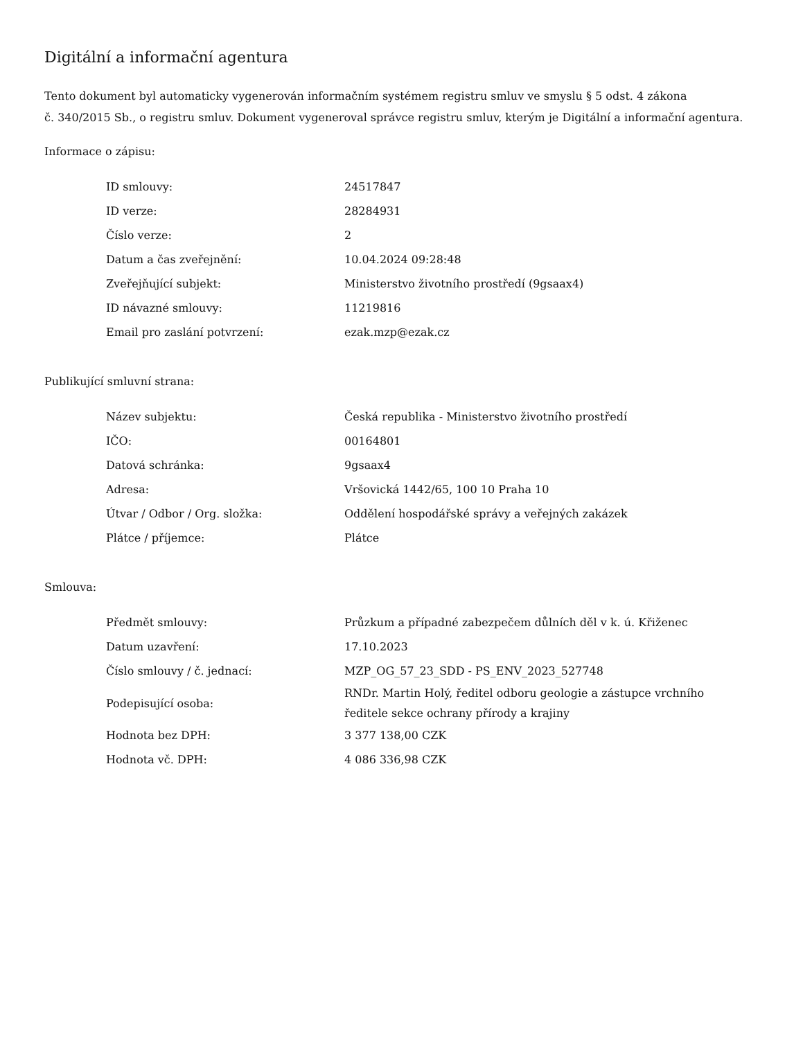Digitální a informační agentura
Tento dokument byl automaticky vygenerován informačním systémem registru smluv ve smyslu § 5 odst. 4 zákona
č. 340/2015 Sb., o registru smluv. Dokument vygeneroval správce registru smluv, kterým je Digitální a informační agentura.
Informace o zápisu:
| ID smlouvy: | 24517847 |
| ID verze: | 28284931 |
| Číslo verze: | 2 |
| Datum a čas zveřejnění: | 10.04.2024 09:28:48 |
| Zveřejňující subjekt: | Ministerstvo životního prostředí (9gsaax4) |
| ID návazné smlouvy: | 11219816 |
| Email pro zaslání potvrzení: | ezak.mzp@ezak.cz |
Publikující smluvní strana:
| Název subjektu: | Česká republika - Ministerstvo životního prostředí |
| IČO: | 00164801 |
| Datová schránka: | 9gsaax4 |
| Adresa: | Vršovická 1442/65, 100 10 Praha 10 |
| Útvar / Odbor / Org. složka: | Oddělení hospodářské správy a veřejných zakázek |
| Plátce / příjemce: | Plátce |
Smlouva:
| Předmět smlouvy: | Průzkum a případné zabezpečem důlních děl v k. ú. Křiženec |
| Datum uzavření: | 17.10.2023 |
| Číslo smlouvy / č. jednací: | MZP_OG_57_23_SDD - PS_ENV_2023_527748 |
| Podepisující osoba: | RNDr. Martin Holý, ředitel odboru geologie a zástupce vrchního ředitele sekce ochrany přírody a krajiny |
| Hodnota bez DPH: | 3 377 138,00 CZK |
| Hodnota vč. DPH: | 4 086 336,98 CZK |